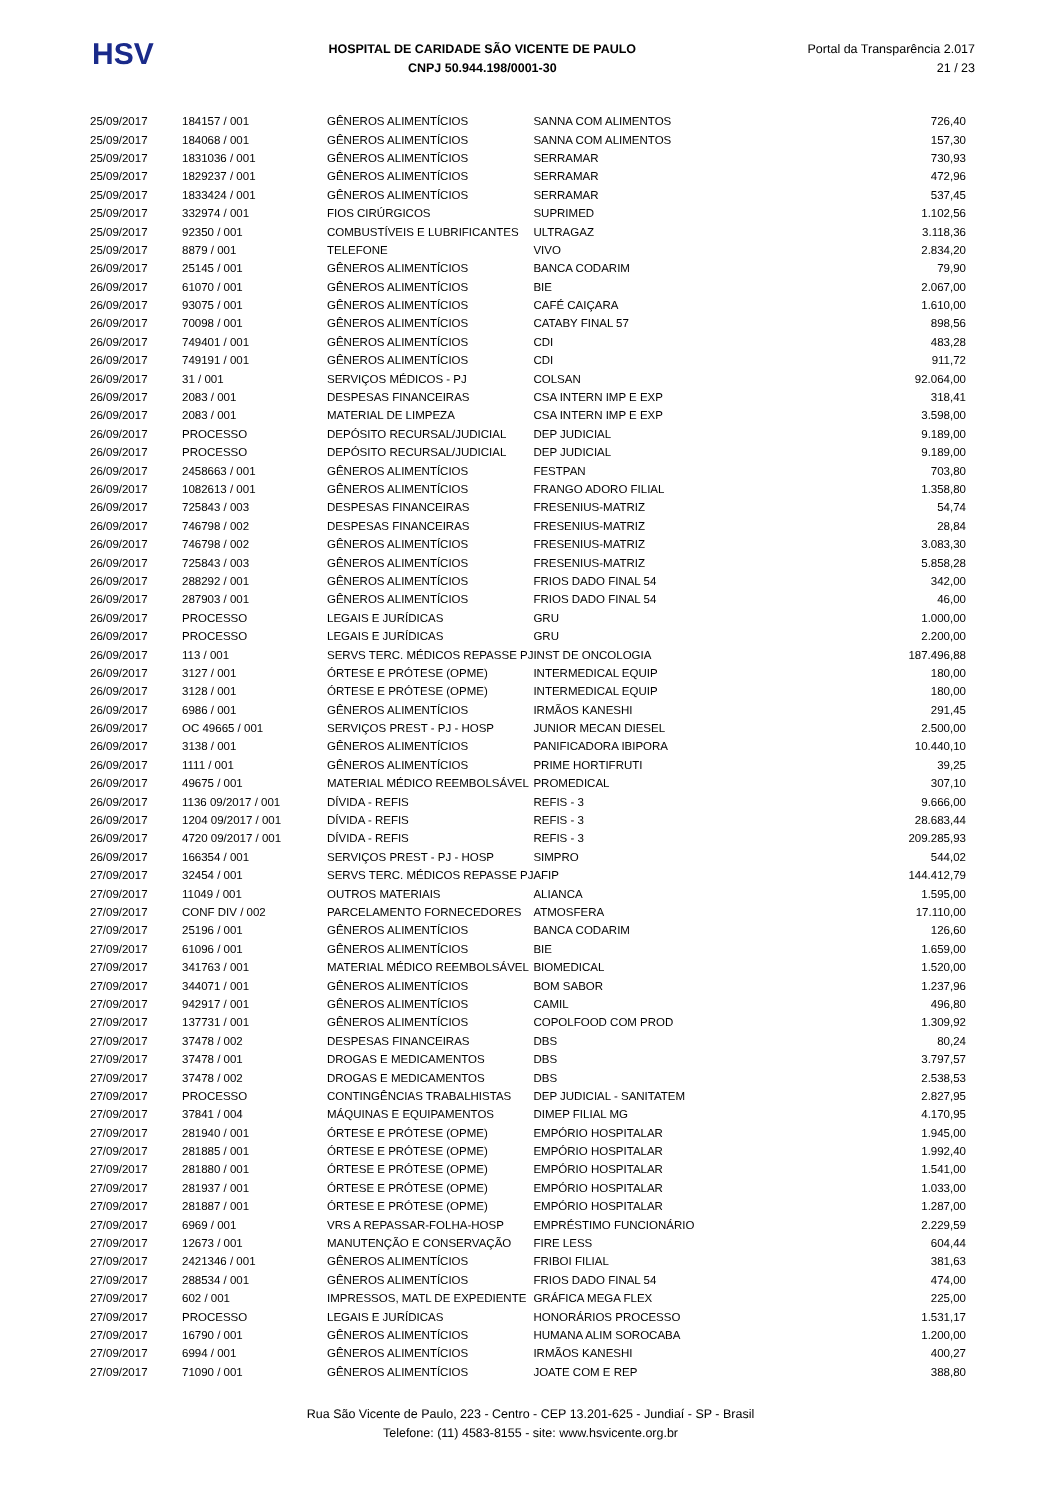HSV
HOSPITAL DE CARIDADE SÃO VICENTE DE PAULO
CNPJ 50.944.198/0001-30
Portal da Transparência 2.017
21 / 23
| 25/09/2017 | 184157 / 001 | GÊNEROS ALIMENTÍCIOS | SANNA COM ALIMENTOS | 726,40 |
| 25/09/2017 | 184068 / 001 | GÊNEROS ALIMENTÍCIOS | SANNA COM ALIMENTOS | 157,30 |
| 25/09/2017 | 1831036 / 001 | GÊNEROS ALIMENTÍCIOS | SERRAMAR | 730,93 |
| 25/09/2017 | 1829237 / 001 | GÊNEROS ALIMENTÍCIOS | SERRAMAR | 472,96 |
| 25/09/2017 | 1833424 / 001 | GÊNEROS ALIMENTÍCIOS | SERRAMAR | 537,45 |
| 25/09/2017 | 332974 / 001 | FIOS CIRÚRGICOS | SUPRIMED | 1.102,56 |
| 25/09/2017 | 92350 / 001 | COMBUSTÍVEIS E LUBRIFICANTES | ULTRAGAZ | 3.118,36 |
| 25/09/2017 | 8879 / 001 | TELEFONE | VIVO | 2.834,20 |
| 26/09/2017 | 25145 / 001 | GÊNEROS ALIMENTÍCIOS | BANCA CODARIM | 79,90 |
| 26/09/2017 | 61070 / 001 | GÊNEROS ALIMENTÍCIOS | BIE | 2.067,00 |
| 26/09/2017 | 93075 / 001 | GÊNEROS ALIMENTÍCIOS | CAFÉ CAIÇARA | 1.610,00 |
| 26/09/2017 | 70098 / 001 | GÊNEROS ALIMENTÍCIOS | CATABY FINAL 57 | 898,56 |
| 26/09/2017 | 749401 / 001 | GÊNEROS ALIMENTÍCIOS | CDI | 483,28 |
| 26/09/2017 | 749191 / 001 | GÊNEROS ALIMENTÍCIOS | CDI | 911,72 |
| 26/09/2017 | 31 / 001 | SERVIÇOS MÉDICOS - PJ | COLSAN | 92.064,00 |
| 26/09/2017 | 2083 / 001 | DESPESAS FINANCEIRAS | CSA INTERN IMP E EXP | 318,41 |
| 26/09/2017 | 2083 / 001 | MATERIAL DE LIMPEZA | CSA INTERN IMP E EXP | 3.598,00 |
| 26/09/2017 | PROCESSO | DEPÓSITO RECURSAL/JUDICIAL | DEP JUDICIAL | 9.189,00 |
| 26/09/2017 | PROCESSO | DEPÓSITO RECURSAL/JUDICIAL | DEP JUDICIAL | 9.189,00 |
| 26/09/2017 | 2458663 / 001 | GÊNEROS ALIMENTÍCIOS | FESTPAN | 703,80 |
| 26/09/2017 | 1082613 / 001 | GÊNEROS ALIMENTÍCIOS | FRANGO ADORO FILIAL | 1.358,80 |
| 26/09/2017 | 725843 / 003 | DESPESAS FINANCEIRAS | FRESENIUS-MATRIZ | 54,74 |
| 26/09/2017 | 746798 / 002 | DESPESAS FINANCEIRAS | FRESENIUS-MATRIZ | 28,84 |
| 26/09/2017 | 746798 / 002 | GÊNEROS ALIMENTÍCIOS | FRESENIUS-MATRIZ | 3.083,30 |
| 26/09/2017 | 725843 / 003 | GÊNEROS ALIMENTÍCIOS | FRESENIUS-MATRIZ | 5.858,28 |
| 26/09/2017 | 288292 / 001 | GÊNEROS ALIMENTÍCIOS | FRIOS DADO FINAL 54 | 342,00 |
| 26/09/2017 | 287903 / 001 | GÊNEROS ALIMENTÍCIOS | FRIOS DADO FINAL 54 | 46,00 |
| 26/09/2017 | PROCESSO | LEGAIS E JURÍDICAS | GRU | 1.000,00 |
| 26/09/2017 | PROCESSO | LEGAIS E JURÍDICAS | GRU | 2.200,00 |
| 26/09/2017 | 113 / 001 | SERVS TERC. MÉDICOS REPASSE PJ | INST DE ONCOLOGIA | 187.496,88 |
| 26/09/2017 | 3127 / 001 | ÓRTESE E PRÓTESE (OPME) | INTERMEDICAL EQUIP | 180,00 |
| 26/09/2017 | 3128 / 001 | ÓRTESE E PRÓTESE (OPME) | INTERMEDICAL EQUIP | 180,00 |
| 26/09/2017 | 6986 / 001 | GÊNEROS ALIMENTÍCIOS | IRMÃOS KANESHI | 291,45 |
| 26/09/2017 | OC 49665 / 001 | SERVIÇOS PREST - PJ - HOSP | JUNIOR MECAN DIESEL | 2.500,00 |
| 26/09/2017 | 3138 / 001 | GÊNEROS ALIMENTÍCIOS | PANIFICADORA IBIPORA | 10.440,10 |
| 26/09/2017 | 1111 / 001 | GÊNEROS ALIMENTÍCIOS | PRIME HORTIFRUTI | 39,25 |
| 26/09/2017 | 49675 / 001 | MATERIAL MÉDICO REEMBOLSÁVEL | PROMEDICAL | 307,10 |
| 26/09/2017 | 1136 09/2017 / 001 | DÍVIDA - REFIS | REFIS - 3 | 9.666,00 |
| 26/09/2017 | 1204 09/2017 / 001 | DÍVIDA - REFIS | REFIS - 3 | 28.683,44 |
| 26/09/2017 | 4720 09/2017 / 001 | DÍVIDA - REFIS | REFIS - 3 | 209.285,93 |
| 26/09/2017 | 166354 / 001 | SERVIÇOS PREST - PJ - HOSP | SIMPRO | 544,02 |
| 27/09/2017 | 32454 / 001 | SERVS TERC. MÉDICOS REPASSE PJ | AFIP | 144.412,79 |
| 27/09/2017 | 11049 / 001 | OUTROS MATERIAIS | ALIANCA | 1.595,00 |
| 27/09/2017 | CONF DIV / 002 | PARCELAMENTO FORNECEDORES | ATMOSFERA | 17.110,00 |
| 27/09/2017 | 25196 / 001 | GÊNEROS ALIMENTÍCIOS | BANCA CODARIM | 126,60 |
| 27/09/2017 | 61096 / 001 | GÊNEROS ALIMENTÍCIOS | BIE | 1.659,00 |
| 27/09/2017 | 341763 / 001 | MATERIAL MÉDICO REEMBOLSÁVEL | BIOMEDICAL | 1.520,00 |
| 27/09/2017 | 344071 / 001 | GÊNEROS ALIMENTÍCIOS | BOM SABOR | 1.237,96 |
| 27/09/2017 | 942917 / 001 | GÊNEROS ALIMENTÍCIOS | CAMIL | 496,80 |
| 27/09/2017 | 137731 / 001 | GÊNEROS ALIMENTÍCIOS | COPOLFOOD COM PROD | 1.309,92 |
| 27/09/2017 | 37478 / 002 | DESPESAS FINANCEIRAS | DBS | 80,24 |
| 27/09/2017 | 37478 / 001 | DROGAS E MEDICAMENTOS | DBS | 3.797,57 |
| 27/09/2017 | 37478 / 002 | DROGAS E MEDICAMENTOS | DBS | 2.538,53 |
| 27/09/2017 | PROCESSO | CONTINGÊNCIAS TRABALHISTAS | DEP JUDICIAL - SANITATEM | 2.827,95 |
| 27/09/2017 | 37841 / 004 | MÁQUINAS E EQUIPAMENTOS | DIMEP FILIAL MG | 4.170,95 |
| 27/09/2017 | 281940 / 001 | ÓRTESE E PRÓTESE (OPME) | EMPÓRIO HOSPITALAR | 1.945,00 |
| 27/09/2017 | 281885 / 001 | ÓRTESE E PRÓTESE (OPME) | EMPÓRIO HOSPITALAR | 1.992,40 |
| 27/09/2017 | 281880 / 001 | ÓRTESE E PRÓTESE (OPME) | EMPÓRIO HOSPITALAR | 1.541,00 |
| 27/09/2017 | 281937 / 001 | ÓRTESE E PRÓTESE (OPME) | EMPÓRIO HOSPITALAR | 1.033,00 |
| 27/09/2017 | 281887 / 001 | ÓRTESE E PRÓTESE (OPME) | EMPÓRIO HOSPITALAR | 1.287,00 |
| 27/09/2017 | 6969 / 001 | VRS A REPASSAR-FOLHA-HOSP | EMPRÉSTIMO FUNCIONÁRIO | 2.229,59 |
| 27/09/2017 | 12673 / 001 | MANUTENÇÃO E CONSERVAÇÃO | FIRE LESS | 604,44 |
| 27/09/2017 | 2421346 / 001 | GÊNEROS ALIMENTÍCIOS | FRIBOI FILIAL | 381,63 |
| 27/09/2017 | 288534 / 001 | GÊNEROS ALIMENTÍCIOS | FRIOS DADO FINAL 54 | 474,00 |
| 27/09/2017 | 602 / 001 | IMPRESSOS, MATL DE EXPEDIENTE | GRÁFICA MEGA FLEX | 225,00 |
| 27/09/2017 | PROCESSO | LEGAIS E JURÍDICAS | HONORÁRIOS PROCESSO | 1.531,17 |
| 27/09/2017 | 16790 / 001 | GÊNEROS ALIMENTÍCIOS | HUMANA ALIM SOROCABA | 1.200,00 |
| 27/09/2017 | 6994 / 001 | GÊNEROS ALIMENTÍCIOS | IRMÃOS KANESHI | 400,27 |
| 27/09/2017 | 71090 / 001 | GÊNEROS ALIMENTÍCIOS | JOATE COM E REP | 388,80 |
Rua São Vicente de Paulo, 223 - Centro - CEP 13.201-625 - Jundiaí - SP - Brasil
Telefone: (11) 4583-8155 - site: www.hsvicente.org.br